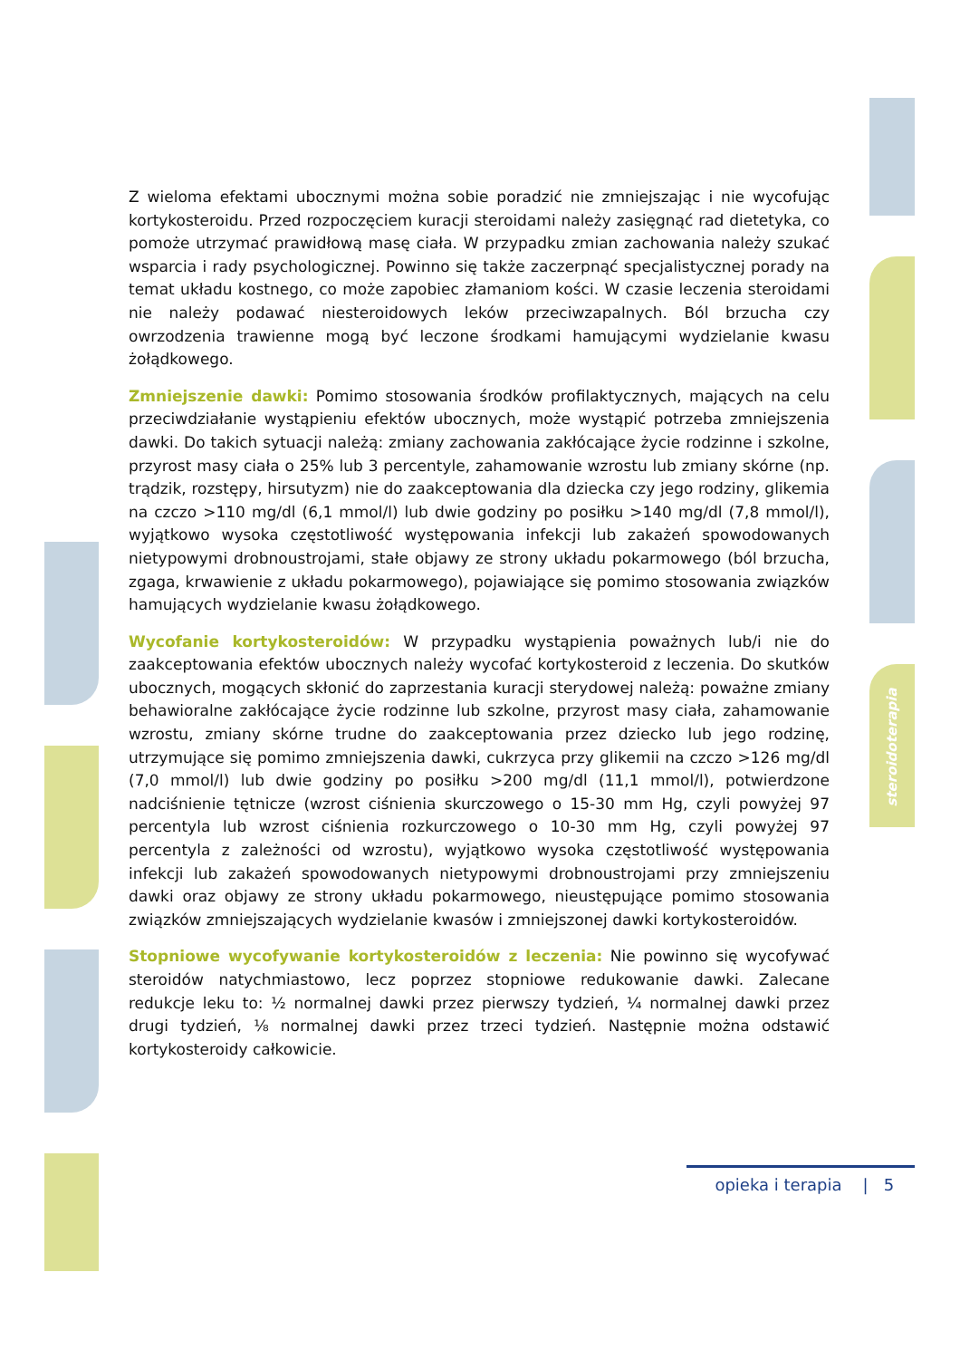Z wieloma efektami ubocznymi można sobie poradzić nie zmniejszając i nie wycofując kortykosteroidu. Przed rozpoczęciem kuracji steroidami należy zasięgnąć rad dietetyka, co pomoże utrzymać prawidłową masę ciała. W przypadku zmian zachowania należy szukać wsparcia i rady psychologicznej. Powinno się także zaczerpnąć specjalistycznej porady na temat układu kostnego, co może zapobiec złamaniom kości. W czasie leczenia steroidami nie należy podawać niesteroidowych leków przeciwzapalnych. Ból brzucha czy owrzodzenia trawienne mogą być leczone środkami hamującymi wydzielanie kwasu żołądkowego.
Zmniejszenie dawki: Pomimo stosowania środków profilaktycznych, mających na celu przeciwdziałanie wystąpieniu efektów ubocznych, może wystąpić potrzeba zmniejszenia dawki. Do takich sytuacji należą: zmiany zachowania zakłócające życie rodzinne i szkolne, przyrost masy ciała o 25% lub 3 percentyle, zahamowanie wzrostu lub zmiany skórne (np. trądzik, rozstępy, hirsutyzm) nie do zaakceptowania dla dziecka czy jego rodziny, glikemia na czczo >110 mg/dl (6,1 mmol/l) lub dwie godziny po posiłku >140 mg/dl (7,8 mmol/l), wyjątkowo wysoka częstotliwość występowania infekcji lub zakażeń spowodowanych nietypowymi drobnoustrojami, stałe objawy ze strony układu pokarmowego (ból brzucha, zgaga, krwawienie z układu pokarmowego), pojawiające się pomimo stosowania związków hamujących wydzielanie kwasu żołądkowego.
Wycofanie kortykosteroidów: W przypadku wystąpienia poważnych lub/i nie do zaakceptowania efektów ubocznych należy wycofać kortykosteroid z leczenia. Do skutków ubocznych, mogących skłonić do zaprzestania kuracji sterydowej należą: poważne zmiany behawioralne zakłócające życie rodzinne lub szkolne, przyrost masy ciała, zahamowanie wzrostu, zmiany skórne trudne do zaakceptowania przez dziecko lub jego rodzinę, utrzymujące się pomimo zmniejszenia dawki, cukrzyca przy glikemii na czczo >126 mg/dl (7,0 mmol/l) lub dwie godziny po posiłku >200 mg/dl (11,1 mmol/l), potwierdzone nadciśnienie tętnicze (wzrost ciśnienia skurczowego o 15-30 mm Hg, czyli powyżej 97 percentyla lub wzrost ciśnienia rozkurczowego o 10-30 mm Hg, czyli powyżej 97 percentyla z zależności od wzrostu), wyjątkowo wysoka częstotliwość występowania infekcji lub zakażeń spowodowanych nietypowymi drobnoustrojami przy zmniejszeniu dawki oraz objawy ze strony układu pokarmowego, nieustępujące pomimo stosowania związków zmniejszających wydzielanie kwasów i zmniejszonej dawki kortykosteroidów.
Stopniowe wycofywanie kortykosteroidów z leczenia: Nie powinno się wycofywać steroidów natychmiastowo, lecz poprzez stopniowe redukowanie dawki. Zalecane redukcje leku to: ½ normalnej dawki przez pierwszy tydzień, ¼ normalnej dawki przez drugi tydzień, ⅛ normalnej dawki przez trzeci tydzień. Następnie można odstawić kortykosteroidy całkowicie.
steroidoterapia
opieka i terapia | 5